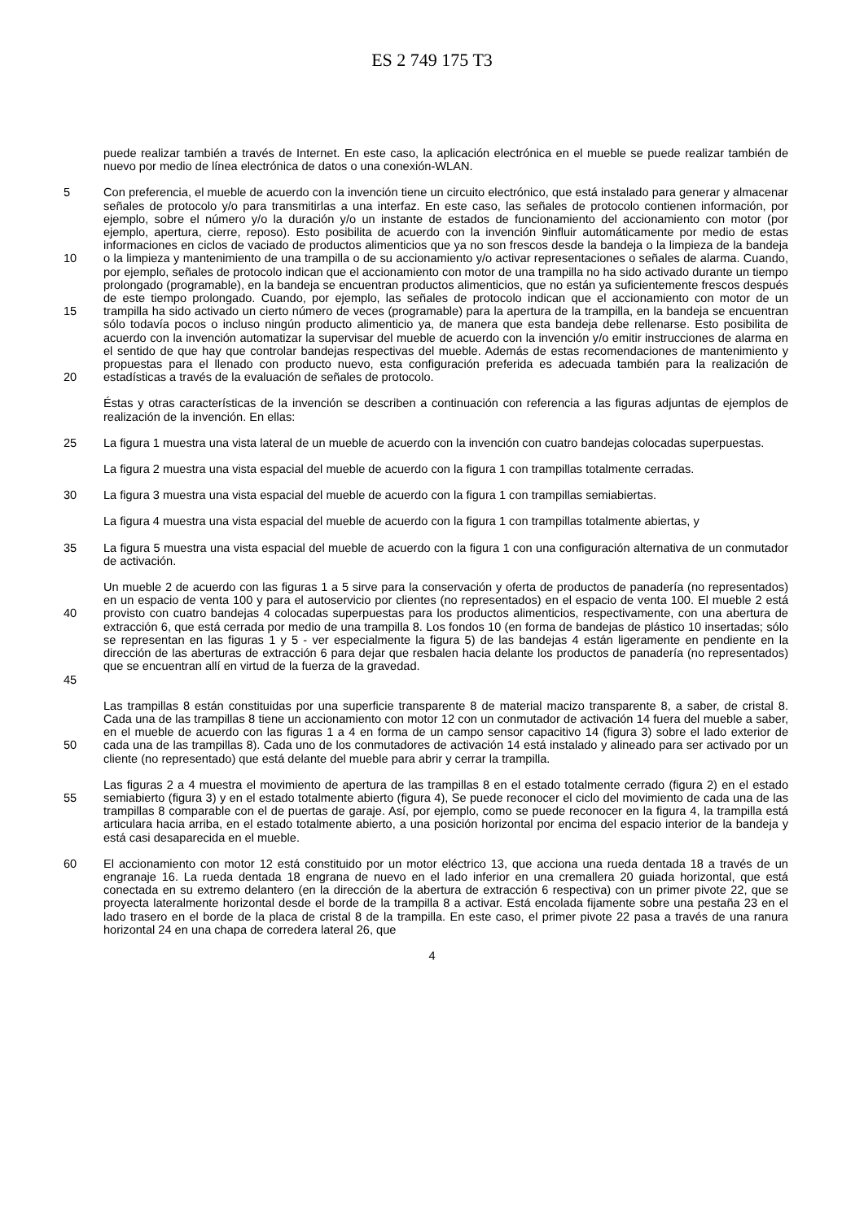ES 2 749 175 T3
puede realizar también a través de Internet. En este caso, la aplicación electrónica en el mueble se puede realizar también de nuevo por medio de línea electrónica de datos o una conexión-WLAN.
Con preferencia, el mueble de acuerdo con la invención tiene un circuito electrónico, que está instalado para generar 5 y almacenar señales de protocolo y/o para transmitirlas a una interfaz. En este caso, las señales de protocolo contienen información, por ejemplo, sobre el número y/o la duración y/o un instante de estados de funcionamiento del accionamiento con motor (por ejemplo, apertura, cierre, reposo). Esto posibilita de acuerdo con la invención 9influir automáticamente por medio de estas informaciones en ciclos de vaciado de productos alimenticios que ya no son frescos desde la bandeja o la limpieza de la bandeja o la limpieza y mantenimiento de una trampilla o de su 10 accionamiento y/o activar representaciones o señales de alarma. Cuando, por ejemplo, señales de protocolo indican que el accionamiento con motor de una trampilla no ha sido activado durante un tiempo prolongado (programable), en la bandeja se encuentran productos alimenticios, que no están ya suficientemente frescos después de este tiempo prolongado. Cuando, por ejemplo, las señales de protocolo indican que el accionamiento con motor de un trampilla ha sido activado un cierto número de veces (programable) para la apertura de la trampilla, en la bandeja se 15 encuentran sólo todavía pocos o incluso ningún producto alimenticio ya, de manera que esta bandeja debe rellenarse. Esto posibilita de acuerdo con la invención automatizar la supervisar del mueble de acuerdo con la invención y/o emitir instrucciones de alarma en el sentido de que hay que controlar bandejas respectivas del mueble. Además de estas recomendaciones de mantenimiento y propuestas para el llenado con producto nuevo, esta configuración preferida es adecuada también para la realización de estadísticas a través de la evaluación de señales 20 de protocolo.
Éstas y otras características de la invención se describen a continuación con referencia a las figuras adjuntas de ejemplos de realización de la invención. En ellas:
25 La figura 1 muestra una vista lateral de un mueble de acuerdo con la invención con cuatro bandejas colocadas superpuestas.
La figura 2 muestra una vista espacial del mueble de acuerdo con la figura 1 con trampillas totalmente cerradas.
30 La figura 3 muestra una vista espacial del mueble de acuerdo con la figura 1 con trampillas semiabiertas.
La figura 4 muestra una vista espacial del mueble de acuerdo con la figura 1 con trampillas totalmente abiertas, y
La figura 5 muestra una vista espacial del mueble de acuerdo con la figura 1 con una configuración alternativa de un 35 conmutador de activación.
Un mueble 2 de acuerdo con las figuras 1 a 5 sirve para la conservación y oferta de productos de panadería (no representados) en un espacio de venta 100 y para el autoservicio por clientes (no representados) en el espacio de venta 100. El mueble 2 está provisto con cuatro bandejas 4 colocadas superpuestas para los productos alimenticios, 40 respectivamente, con una abertura de extracción 6, que está cerrada por medio de una trampilla 8. Los fondos 10 (en forma de bandejas de plástico 10 insertadas; sólo se representan en las figuras 1 y 5 - ver especialmente la figura 5) de las bandejas 4 están ligeramente en pendiente en la dirección de las aberturas de extracción 6 para dejar que resbalen hacia delante los productos de panadería (no representados) que se encuentran allí en virtud de la fuerza de la gravedad.
45
Las trampillas 8 están constituidas por una superficie transparente 8 de material macizo transparente 8, a saber, de cristal 8. Cada una de las trampillas 8 tiene un accionamiento con motor 12 con un conmutador de activación 14 fuera del mueble a saber, en el mueble de acuerdo con las figuras 1 a 4 en forma de un campo sensor capacitivo 14 (figura 3) sobre el lado exterior de cada una de las trampillas 8). Cada uno de los conmutadores de activación 14 50 está instalado y alineado para ser activado por un cliente (no representado) que está delante del mueble para abrir y cerrar la trampilla.
Las figuras 2 a 4 muestra el movimiento de apertura de las trampillas 8 en el estado totalmente cerrado (figura 2) en el estado semiabierto (figura 3) y en el estado totalmente abierto (figura 4), Se puede reconocer el ciclo del 55 movimiento de cada una de las trampillas 8 comparable con el de puertas de garaje. Así, por ejemplo, como se puede reconocer en la figura 4, la trampilla está articulara hacia arriba, en el estado totalmente abierto, a una posición horizontal por encima del espacio interior de la bandeja y está casi desaparecida en el mueble.
El accionamiento con motor 12 está constituido por un motor eléctrico 13, que acciona una rueda dentada 18 a 60 través de un engranaje 16. La rueda dentada 18 engrana de nuevo en el lado inferior en una cremallera 20 guiada horizontal, que está conectada en su extremo delantero (en la dirección de la abertura de extracción 6 respectiva) con un primer pivote 22, que se proyecta lateralmente horizontal desde el borde de la trampilla 8 a activar. Está encolada fijamente sobre una pestaña 23 en el lado trasero en el borde de la placa de cristal 8 de la trampilla. En este caso, el primer pivote 22 pasa a través de una ranura horizontal 24 en una chapa de corredera lateral 26, que
4